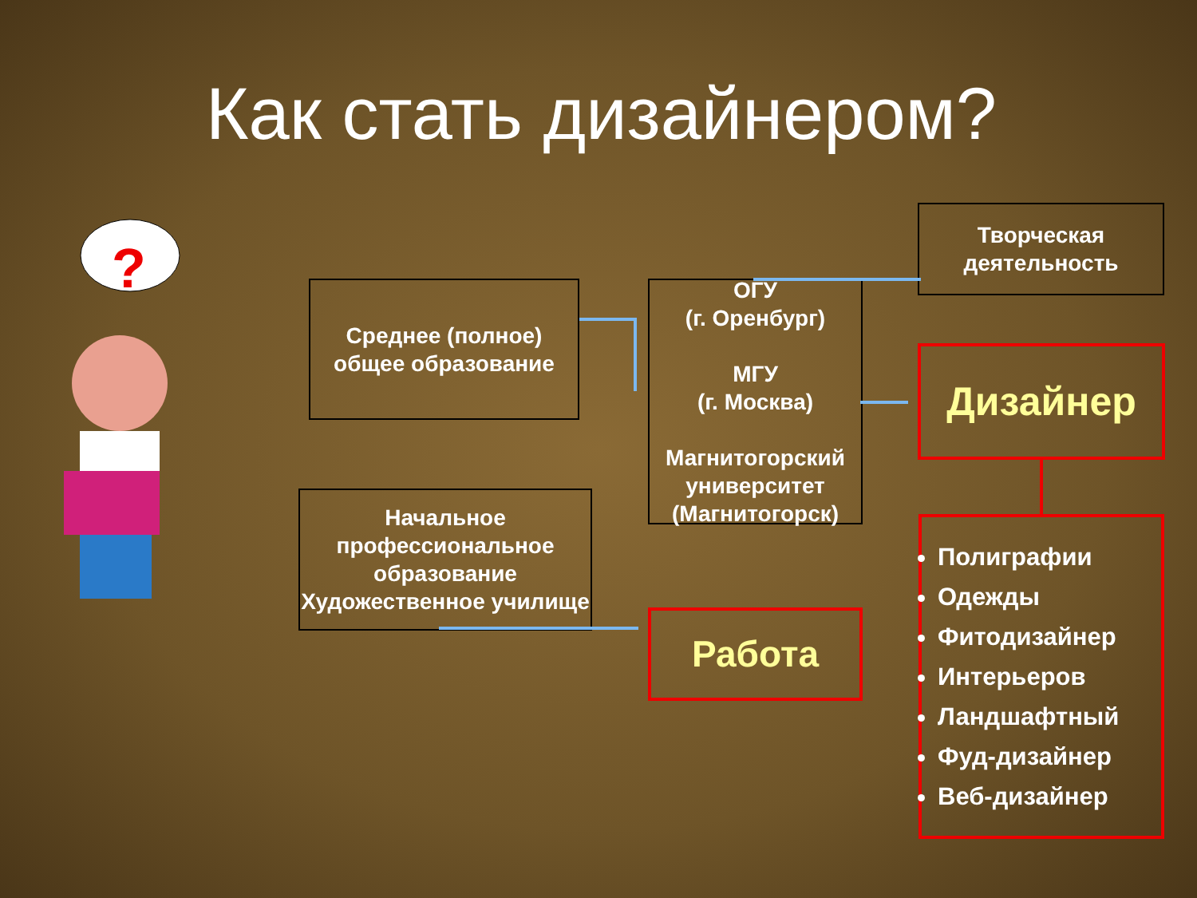Как стать дизайнером?
?
Среднее (полное)
общее образование
Начальное профессиональное образование Художественное училище
ОГУ
(г. Оренбург)
МГУ
(г. Москва)
Магнитогорский университет (Магнитогорск)
Творческая деятельность
Дизайнер
Работа
Полиграфии
Одежды
Фитодизайнер
Интерьеров
Ландшафтный
Фуд-дизайнер
Веб-дизайнер